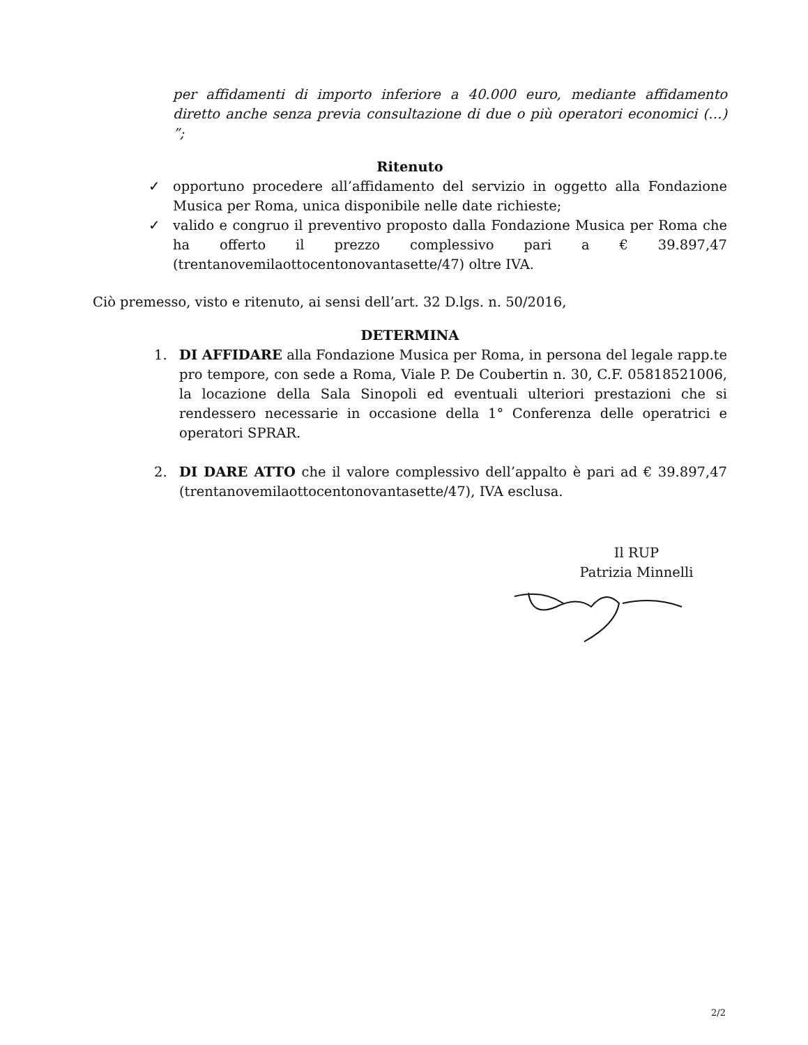per affidamenti di importo inferiore a 40.000 euro, mediante affidamento diretto anche senza previa consultazione di due o più operatori economici (…) ”;
Ritenuto
✓ opportuno procedere all’affidamento del servizio in oggetto alla Fondazione Musica per Roma, unica disponibile nelle date richieste;
✓ valido e congruo il preventivo proposto dalla Fondazione Musica per Roma che ha offerto il prezzo complessivo pari a € 39.897,47 (trentanovemilaottocentonovantasette/47) oltre IVA.
Ciò premesso, visto e ritenuto, ai sensi dell’art. 32 D.lgs. n. 50/2016,
DETERMINA
1. DI AFFIDARE alla Fondazione Musica per Roma, in persona del legale rapp.te pro tempore, con sede a Roma, Viale P. De Coubertin n. 30, C.F. 05818521006, la locazione della Sala Sinopoli ed eventuali ulteriori prestazioni che si rendessero necessarie in occasione della 1° Conferenza delle operatrici e operatori SPRAR.
2. DI DARE ATTO che il valore complessivo dell’appalto è pari ad € 39.897,47 (trentanovemilaottocentonovantasette/47), IVA esclusa.
Il RUP
Patrizia Minnelli
2/2